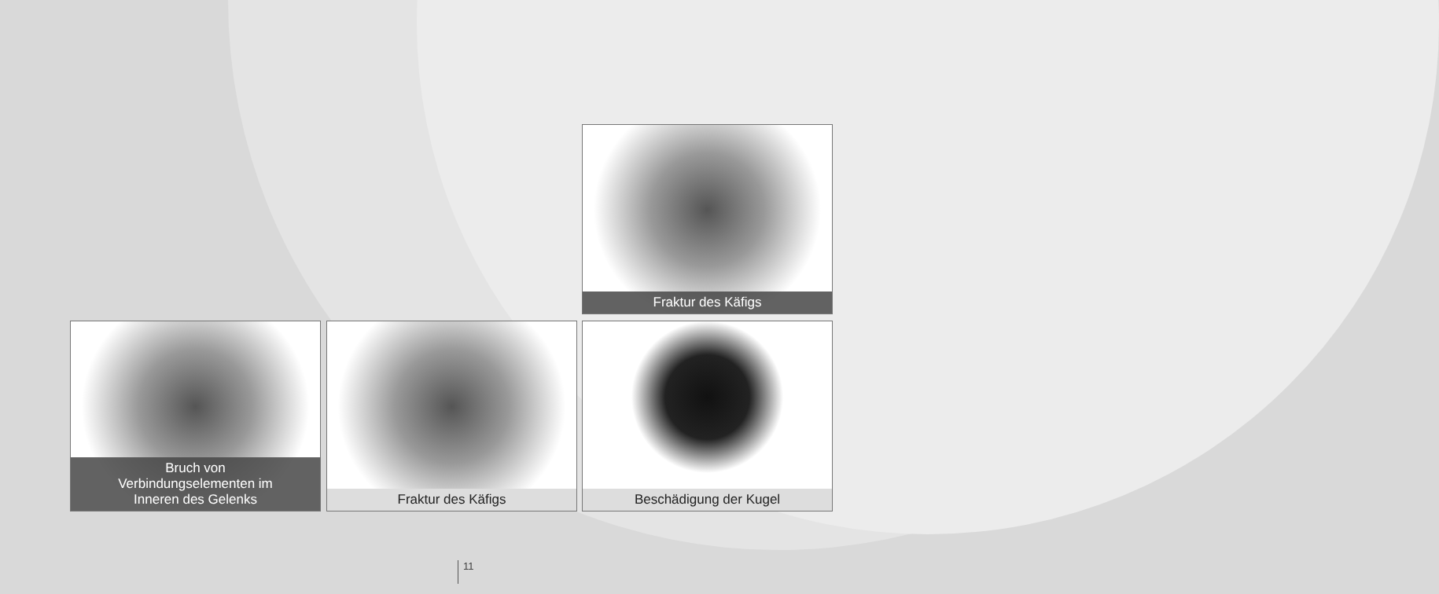Fraktur des Käfigs
Bruch von
Verbindungselementen im
Inneren des Gelenks
Fraktur des Käfigs Beschädigung der Kugel
11